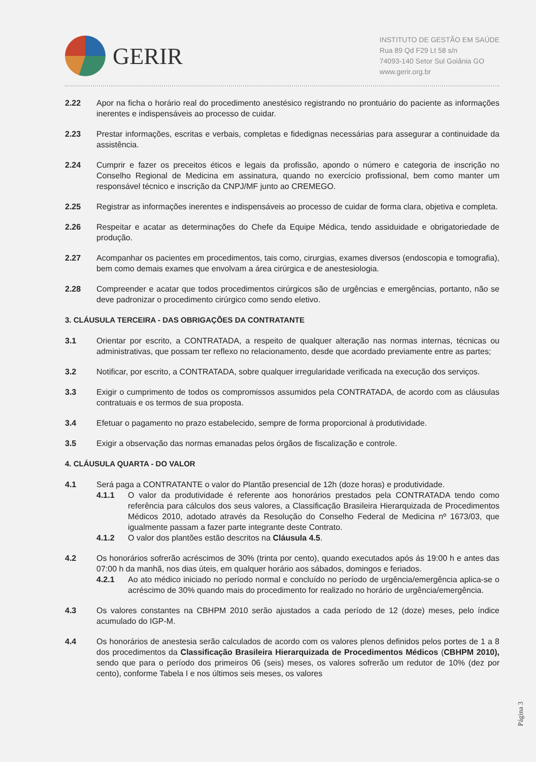GERIR
INSTITUTO DE GESTÃO EM SAÚDE
Rua 89 Qd F29 Lt 58 s/n
74093-140 Setor Sul Goiânia GO
www.gerir.org.br
2.22 Apor na ficha o horário real do procedimento anestésico registrando no prontuário do paciente as informações inerentes e indispensáveis ao processo de cuidar.
2.23 Prestar informações, escritas e verbais, completas e fidedignas necessárias para assegurar a continuidade da assistência.
2.24 Cumprir e fazer os preceitos éticos e legais da profissão, apondo o número e categoria de inscrição no Conselho Regional de Medicina em assinatura, quando no exercício profissional, bem como manter um responsável técnico e inscrição da CNPJ/MF junto ao CREMEGO.
2.25 Registrar as informações inerentes e indispensáveis ao processo de cuidar de forma clara, objetiva e completa.
2.26 Respeitar e acatar as determinações do Chefe da Equipe Médica, tendo assiduidade e obrigatoriedade de produção.
2.27 Acompanhar os pacientes em procedimentos, tais como, cirurgias, exames diversos (endoscopia e tomografia), bem como demais exames que envolvam a área cirúrgica e de anestesiologia.
2.28 Compreender e acatar que todos procedimentos cirúrgicos são de urgências e emergências, portanto, não se deve padronizar o procedimento cirúrgico como sendo eletivo.
3. CLÁUSULA TERCEIRA - DAS OBRIGAÇÕES DA CONTRATANTE
3.1 Orientar por escrito, a CONTRATADA, a respeito de qualquer alteração nas normas internas, técnicas ou administrativas, que possam ter reflexo no relacionamento, desde que acordado previamente entre as partes;
3.2 Notificar, por escrito, a CONTRATADA, sobre qualquer irregularidade verificada na execução dos serviços.
3.3 Exigir o cumprimento de todos os compromissos assumidos pela CONTRATADA, de acordo com as cláusulas contratuais e os termos de sua proposta.
3.4 Efetuar o pagamento no prazo estabelecido, sempre de forma proporcional à produtividade.
3.5 Exigir a observação das normas emanadas pelos órgãos de fiscalização e controle.
4. CLÁUSULA QUARTA - DO VALOR
4.1 Será paga a CONTRATANTE o valor do Plantão presencial de 12h (doze horas) e produtividade.
4.1.1 O valor da produtividade é referente aos honorários prestados pela CONTRATADA tendo como referência para cálculos dos seus valores, a Classificação Brasileira Hierarquizada de Procedimentos Médicos 2010, adotado através da Resolução do Conselho Federal de Medicina nº 1673/03, que igualmente passam a fazer parte integrante deste Contrato.
4.1.2 O valor dos plantões estão descritos na Cláusula 4.5.
4.2 Os honorários sofrerão acréscimos de 30% (trinta por cento), quando executados após ás 19:00 h e antes das 07:00 h da manhã, nos dias úteis, em qualquer horário aos sábados, domingos e feriados.
4.2.1 Ao ato médico iniciado no período normal e concluído no período de urgência/emergência aplica-se o acréscimo de 30% quando mais do procedimento for realizado no horário de urgência/emergência.
4.3 Os valores constantes na CBHPM 2010 serão ajustados a cada período de 12 (doze) meses, pelo índice acumulado do IGP-M.
4.4 Os honorários de anestesia serão calculados de acordo com os valores plenos definidos pelos portes de 1 a 8 dos procedimentos da Classificação Brasileira Hierarquizada de Procedimentos Médicos (CBHPM 2010), sendo que para o período dos primeiros 06 (seis) meses, os valores sofrerão um redutor de 10% (dez por cento), conforme Tabela I e nos últimos seis meses, os valores
Página 3